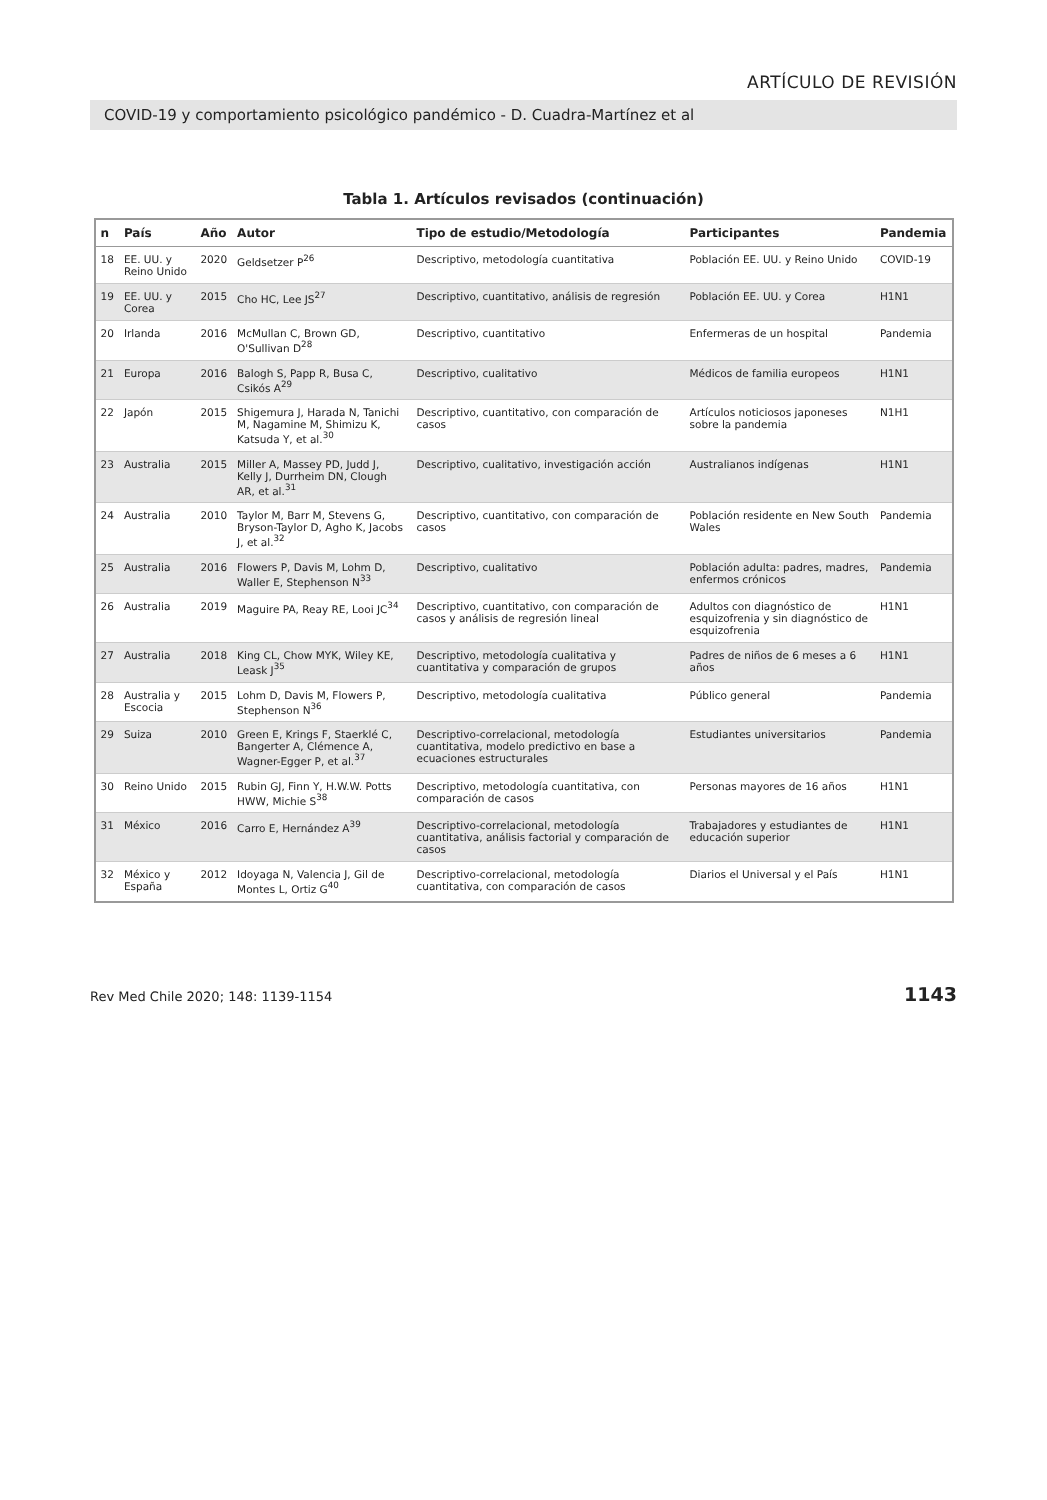ARTÍCULO DE REVISIÓN
COVID-19 y comportamiento psicológico pandémico - D. Cuadra-Martínez et al
Tabla 1. Artículos revisados (continuación)
| n | País | Año | Autor | Tipo de estudio/Metodología | Participantes | Pandemia |
| --- | --- | --- | --- | --- | --- | --- |
| 18 | EE. UU. y Reino Unido | 2020 | Geldsetzer P<sup>26</sup> | Descriptivo, metodología cuantitativa | Población EE. UU. y Reino Unido | COVID-19 |
| 19 | EE. UU. y Corea | 2015 | Cho HC, Lee JS<sup>27</sup> | Descriptivo, cuantitativo, análisis de regresión | Población EE. UU. y Corea | H1N1 |
| 20 | Irlanda | 2016 | McMullan C, Brown GD, O'Sullivan D<sup>28</sup> | Descriptivo, cuantitativo | Enfermeras de un hospital | Pandemia |
| 21 | Europa | 2016 | Balogh S, Papp R, Busa C, Csikós A<sup>29</sup> | Descriptivo, cualitativo | Médicos de familia europeos | H1N1 |
| 22 | Japón | 2015 | Shigemura J, Harada N, Tanichi M, Nagamine M, Shimizu K, Katsuda Y, et al.<sup>30</sup> | Descriptivo, cuantitativo, con comparación de casos | Artículos noticiosos japoneses sobre la pandemia | N1H1 |
| 23 | Australia | 2015 | Miller A, Massey PD, Judd J, Kelly J, Durrheim DN, Clough AR, et al.<sup>31</sup> | Descriptivo, cualitativo, investigación acción | Australianos indígenas | H1N1 |
| 24 | Australia | 2010 | Taylor M, Barr M, Stevens G, Bryson-Taylor D, Agho K, Jacobs J, et al.<sup>32</sup> | Descriptivo, cuantitativo, con comparación de casos | Población residente en New South Wales | Pandemia |
| 25 | Australia | 2016 | Flowers P, Davis M, Lohm D, Waller E, Stephenson N<sup>33</sup> | Descriptivo, cualitativo | Población adulta: padres, madres, enfermos crónicos | Pandemia |
| 26 | Australia | 2019 | Maguire PA, Reay RE, Looi JC<sup>34</sup> | Descriptivo, cuantitativo, con comparación de casos y análisis de regresión lineal | Adultos con diagnóstico de esquizofrenia y sin diagnóstico de esquizofrenia | H1N1 |
| 27 | Australia | 2018 | King CL, Chow MYK, Wiley KE, Leask J<sup>35</sup> | Descriptivo, metodología cualitativa y cuantitativa y comparación de grupos | Padres de niños de 6 meses a 6 años | H1N1 |
| 28 | Australia y Escocia | 2015 | Lohm D, Davis M, Flowers P, Stephenson N<sup>36</sup> | Descriptivo, metodología cualitativa | Público general | Pandemia |
| 29 | Suiza | 2010 | Green E, Krings F, Staerklé C, Bangerter A, Clémence A, Wagner-Egger P, et al.<sup>37</sup> | Descriptivo-correlacional, metodología cuantitativa, modelo predictivo en base a ecuaciones estructurales | Estudiantes universitarios | Pandemia |
| 30 | Reino Unido | 2015 | Rubin GJ, Finn Y, H.W.W. Potts HWW, Michie S<sup>38</sup> | Descriptivo, metodología cuantitativa, con comparación de casos | Personas mayores de 16 años | H1N1 |
| 31 | México | 2016 | Carro E, Hernández A<sup>39</sup> | Descriptivo-correlacional, metodología cuantitativa, análisis factorial y comparación de casos | Trabajadores y estudiantes de educación superior | H1N1 |
| 32 | México y España | 2012 | Idoyaga N, Valencia J, Gil de Montes L, Ortiz G<sup>40</sup> | Descriptivo-correlacional, metodología cuantitativa, con comparación de casos | Diarios el Universal y el País | H1N1 |
Rev Med Chile 2020; 148: 1139-1154 1143